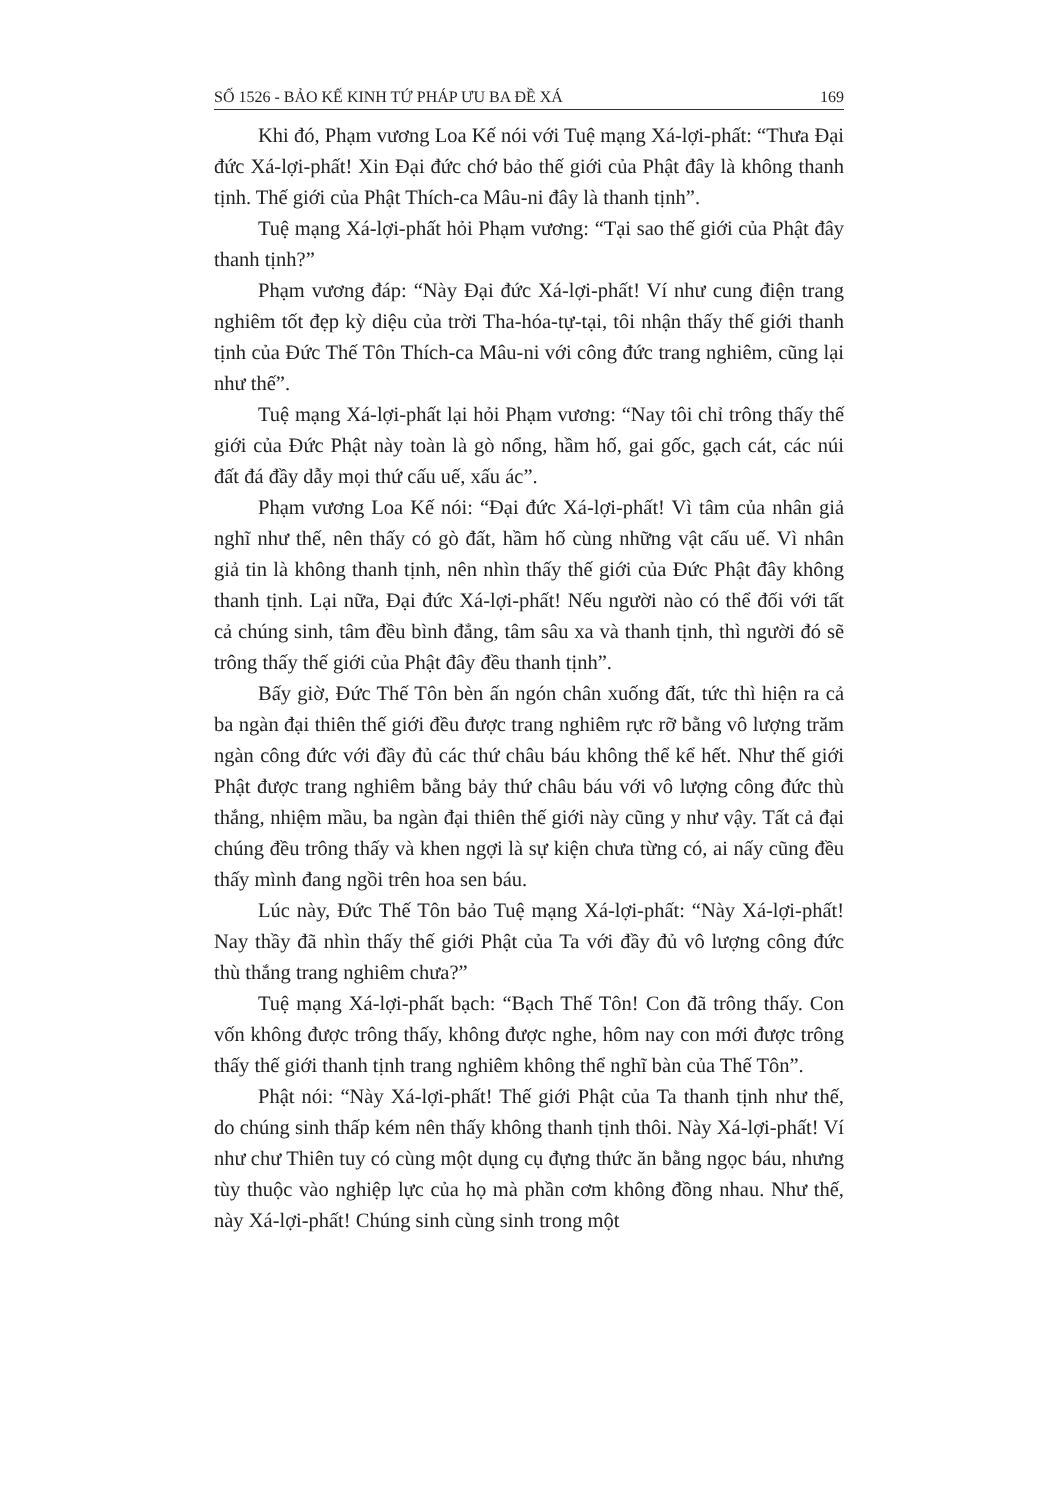SỐ 1526 - BẢO KẾ KINH TỨ PHÁP ƯU BA ĐỀ XÁ 169
Khi đó, Phạm vương Loa Kế nói với Tuệ mạng Xá-lợi-phất: “Thưa Đại đức Xá-lợi-phất! Xin Đại đức chớ bảo thế giới của Phật đây là không thanh tịnh. Thế giới của Phật Thích-ca Mâu-ni đây là thanh tịnh”.
Tuệ mạng Xá-lợi-phất hỏi Phạm vương: “Tại sao thế giới của Phật đây thanh tịnh?”
Phạm vương đáp: “Này Đại đức Xá-lợi-phất! Ví như cung điện trang nghiêm tốt đẹp kỳ diệu của trời Tha-hóa-tự-tại, tôi nhận thấy thế giới thanh tịnh của Đức Thế Tôn Thích-ca Mâu-ni với công đức trang nghiêm, cũng lại như thế”.
Tuệ mạng Xá-lợi-phất lại hỏi Phạm vương: “Nay tôi chỉ trông thấy thế giới của Đức Phật này toàn là gò nổng, hầm hố, gai gốc, gạch cát, các núi đất đá đầy dẫy mọi thứ cấu uế, xấu ác”.
Phạm vương Loa Kế nói: “Đại đức Xá-lợi-phất! Vì tâm của nhân giả nghĩ như thế, nên thấy có gò đất, hầm hố cùng những vật cấu uế. Vì nhân giả tin là không thanh tịnh, nên nhìn thấy thế giới của Đức Phật đây không thanh tịnh. Lại nữa, Đại đức Xá-lợi-phất! Nếu người nào có thể đối với tất cả chúng sinh, tâm đều bình đẳng, tâm sâu xa và thanh tịnh, thì người đó sẽ trông thấy thế giới của Phật đây đều thanh tịnh”.
Bấy giờ, Đức Thế Tôn bèn ấn ngón chân xuống đất, tức thì hiện ra cả ba ngàn đại thiên thế giới đều được trang nghiêm rực rỡ bằng vô lượng trăm ngàn công đức với đầy đủ các thứ châu báu không thể kể hết. Như thế giới Phật được trang nghiêm bằng bảy thứ châu báu với vô lượng công đức thù thắng, nhiệm mầu, ba ngàn đại thiên thế giới này cũng y như vậy. Tất cả đại chúng đều trông thấy và khen ngợi là sự kiện chưa từng có, ai nấy cũng đều thấy mình đang ngồi trên hoa sen báu.
Lúc này, Đức Thế Tôn bảo Tuệ mạng Xá-lợi-phất: “Này Xá-lợi-phất! Nay thầy đã nhìn thấy thế giới Phật của Ta với đầy đủ vô lượng công đức thù thắng trang nghiêm chưa?”
Tuệ mạng Xá-lợi-phất bạch: “Bạch Thế Tôn! Con đã trông thấy. Con vốn không được trông thấy, không được nghe, hôm nay con mới được trông thấy thế giới thanh tịnh trang nghiêm không thể nghĩ bàn của Thế Tôn”.
Phật nói: “Này Xá-lợi-phất! Thế giới Phật của Ta thanh tịnh như thế, do chúng sinh thấp kém nên thấy không thanh tịnh thôi. Này Xá-lợi-phất! Ví như chư Thiên tuy có cùng một dụng cụ đựng thức ăn bằng ngọc báu, nhưng tùy thuộc vào nghiệp lực của họ mà phần cơm không đồng nhau. Như thế, này Xá-lợi-phất! Chúng sinh cùng sinh trong một